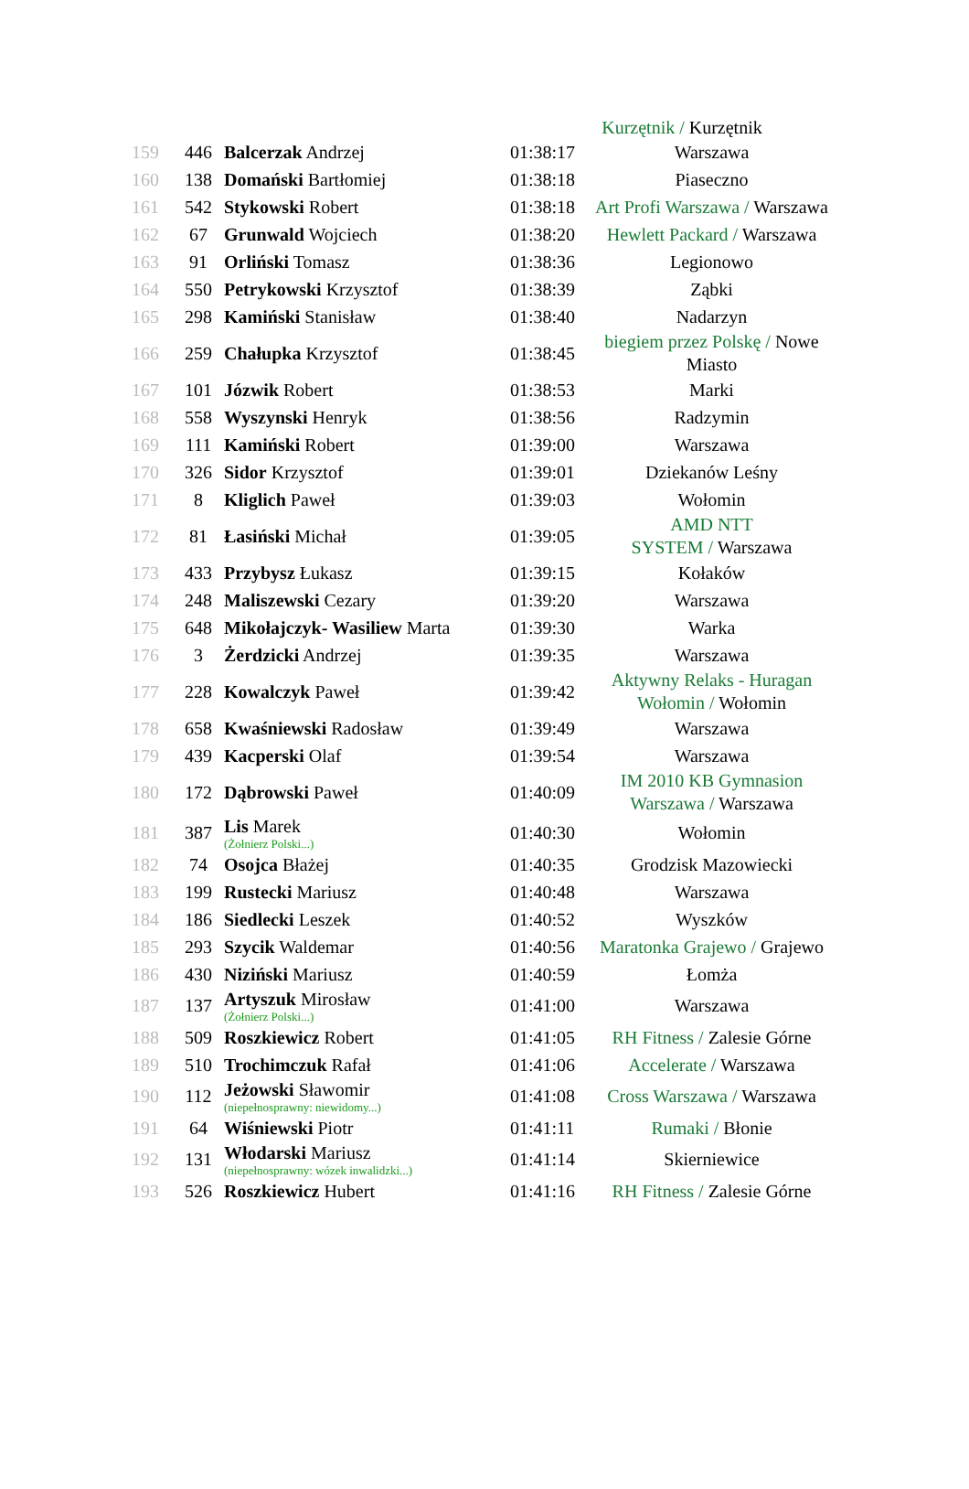Kurzętnik / Kurzętnik
| 159 | 446 | Balcerzak Andrzej | 01:38:17 | Warszawa |
| 160 | 138 | Domański Bartłomiej | 01:38:18 | Piaseczno |
| 161 | 542 | Stykowski Robert | 01:38:18 | Art Profi Warszawa / Warszawa |
| 162 | 67 | Grunwald Wojciech | 01:38:20 | Hewlett Packard / Warszawa |
| 163 | 91 | Orliński Tomasz | 01:38:36 | Legionowo |
| 164 | 550 | Petrykowski Krzysztof | 01:38:39 | Ząbki |
| 165 | 298 | Kamiński Stanisław | 01:38:40 | Nadarzyn |
| 166 | 259 | Chałupka Krzysztof | 01:38:45 | biegiem przez Polskę / Nowe Miasto |
| 167 | 101 | Józwik Robert | 01:38:53 | Marki |
| 168 | 558 | Wyszynski Henryk | 01:38:56 | Radzymin |
| 169 | 111 | Kamiński Robert | 01:39:00 | Warszawa |
| 170 | 326 | Sidor Krzysztof | 01:39:01 | Dziekanów Leśny |
| 171 | 8 | Kliglich Paweł | 01:39:03 | Wołomin |
| 172 | 81 | Łasiński Michał | 01:39:05 | AMD NTT SYSTEM / Warszawa |
| 173 | 433 | Przybysz Łukasz | 01:39:15 | Kołaków |
| 174 | 248 | Maliszewski Cezary | 01:39:20 | Warszawa |
| 175 | 648 | Mikołajczyk- Wasiliew Marta | 01:39:30 | Warka |
| 176 | 3 | Żerdzicki Andrzej | 01:39:35 | Warszawa |
| 177 | 228 | Kowalczyk Paweł | 01:39:42 | Aktywny Relaks - Huragan Wołomin / Wołomin |
| 178 | 658 | Kwaśniewski Radosław | 01:39:49 | Warszawa |
| 179 | 439 | Kacperski Olaf | 01:39:54 | Warszawa |
| 180 | 172 | Dąbrowski Paweł | 01:40:09 | IM 2010 KB Gymnasion Warszawa / Warszawa |
| 181 | 387 | Lis Marek (Żołnierz Polski...) | 01:40:30 | Wołomin |
| 182 | 74 | Osojca Błażej | 01:40:35 | Grodzisk Mazowiecki |
| 183 | 199 | Rustecki Mariusz | 01:40:48 | Warszawa |
| 184 | 186 | Siedlecki Leszek | 01:40:52 | Wyszków |
| 185 | 293 | Szycik Waldemar | 01:40:56 | Maratonka Grajewo / Grajewo |
| 186 | 430 | Niziński Mariusz | 01:40:59 | Łomża |
| 187 | 137 | Artyszuk Mirosław (Żołnierz Polski...) | 01:41:00 | Warszawa |
| 188 | 509 | Roszkiewicz Robert | 01:41:05 | RH Fitness / Zalesie Górne |
| 189 | 510 | Trochimczuk Rafał | 01:41:06 | Accelerate / Warszawa |
| 190 | 112 | Jeżowski Sławomir (niepełnosprawny: niewidomy...) | 01:41:08 | Cross Warszawa / Warszawa |
| 191 | 64 | Wiśniewski Piotr | 01:41:11 | Rumaki / Błonie |
| 192 | 131 | Włodarski Mariusz (niepełnosprawny: wózek inwalidzki...) | 01:41:14 | Skierniewice |
| 193 | 526 | Roszkiewicz Hubert | 01:41:16 | RH Fitness / Zalesie Górne |